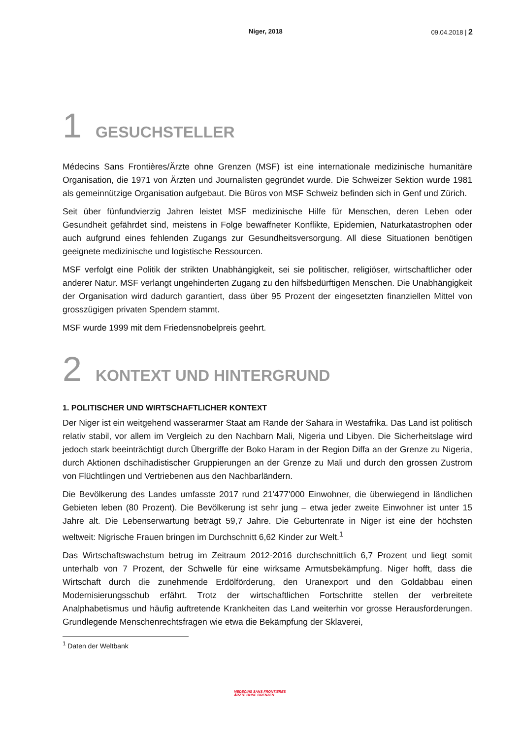Niger, 2018 09.04.2018 | 2
1 GESUCHSTELLER
Médecins Sans Frontières/Ärzte ohne Grenzen (MSF) ist eine internationale medizinische humanitäre Organisation, die 1971 von Ärzten und Journalisten gegründet wurde. Die Schweizer Sektion wurde 1981 als gemeinnützige Organisation aufgebaut. Die Büros von MSF Schweiz befinden sich in Genf und Zürich.
Seit über fünfundvierzig Jahren leistet MSF medizinische Hilfe für Menschen, deren Leben oder Gesundheit gefährdet sind, meistens in Folge bewaffneter Konflikte, Epidemien, Naturkatastrophen oder auch aufgrund eines fehlenden Zugangs zur Gesundheitsversorgung. All diese Situationen benötigen geeignete medizinische und logistische Ressourcen.
MSF verfolgt eine Politik der strikten Unabhängigkeit, sei sie politischer, religiöser, wirtschaftlicher oder anderer Natur. MSF verlangt ungehinderten Zugang zu den hilfsbedürftigen Menschen. Die Unabhängigkeit der Organisation wird dadurch garantiert, dass über 95 Prozent der eingesetzten finanziellen Mittel von grosszügigen privaten Spendern stammt.
MSF wurde 1999 mit dem Friedensnobelpreis geehrt.
2 KONTEXT UND HINTERGRUND
1. POLITISCHER UND WIRTSCHAFTLICHER KONTEXT
Der Niger ist ein weitgehend wasserarmer Staat am Rande der Sahara in Westafrika. Das Land ist politisch relativ stabil, vor allem im Vergleich zu den Nachbarn Mali, Nigeria und Libyen. Die Sicherheitslage wird jedoch stark beeinträchtigt durch Übergriffe der Boko Haram in der Region Diffa an der Grenze zu Nigeria, durch Aktionen dschihadistischer Gruppierungen an der Grenze zu Mali und durch den grossen Zustrom von Flüchtlingen und Vertriebenen aus den Nachbarländern.
Die Bevölkerung des Landes umfasste 2017 rund 21'477'000 Einwohner, die überwiegend in ländlichen Gebieten leben (80 Prozent). Die Bevölkerung ist sehr jung – etwa jeder zweite Einwohner ist unter 15 Jahre alt. Die Lebenserwartung beträgt 59,7 Jahre. Die Geburtenrate in Niger ist eine der höchsten weltweit: Nigrische Frauen bringen im Durchschnitt 6,62 Kinder zur Welt.<sup>1</sup>
Das Wirtschaftswachstum betrug im Zeitraum 2012-2016 durchschnittlich 6,7 Prozent und liegt somit unterhalb von 7 Prozent, der Schwelle für eine wirksame Armutsbekämpfung. Niger hofft, dass die Wirtschaft durch die zunehmende Erdölförderung, den Uranexport und den Goldabbau einen Modernisierungsschub erfährt. Trotz der wirtschaftlichen Fortschritte stellen der verbreitete Analphabetismus und häufig auftretende Krankheiten das Land weiterhin vor grosse Herausforderungen. Grundlegende Menschenrechtsfragen wie etwa die Bekämpfung der Sklaverei,
<sup>1</sup> Daten der Weltbank
MEDECINS SANS FRONTIERES
ÄRZTE OHNE GRENZEN